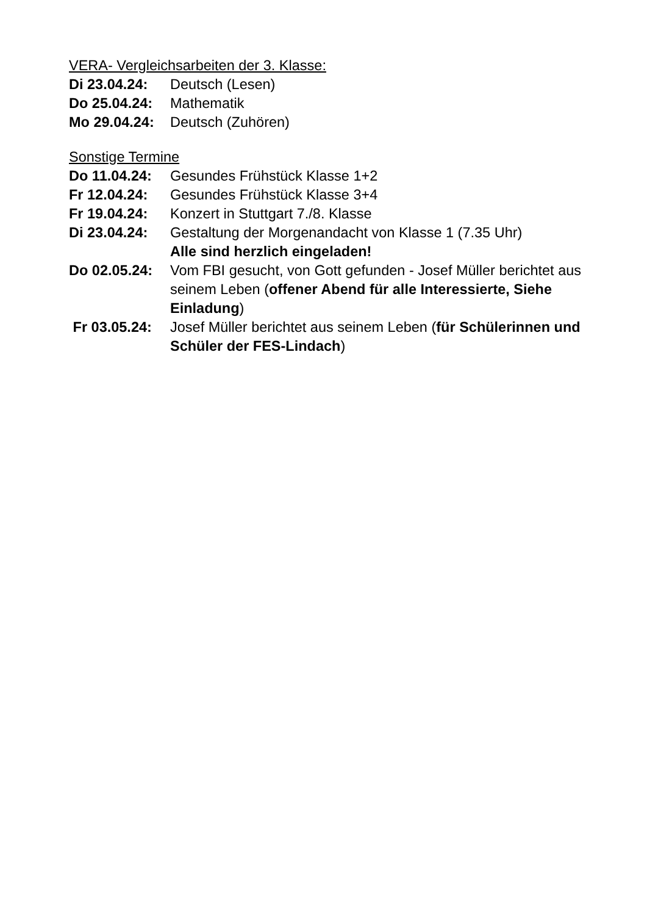VERA- Vergleichsarbeiten der 3. Klasse:
Di 23.04.24:
Deutsch (Lesen)
Do 25.04.24:
Mathematik
Mo 29.04.24:
Deutsch (Zuhören)
Sonstige Termine
Do 11.04.24:
Gesundes Frühstück Klasse 1+2
Fr 12.04.24:
Gesundes Frühstück Klasse 3+4
Fr 19.04.24:
Konzert in Stuttgart 7./8. Klasse
Di 23.04.24:
Gestaltung der Morgenandacht von Klasse 1 (7.35 Uhr)
Alle sind herzlich eingeladen!
Do 02.05.24:
Vom FBI gesucht, von Gott gefunden - Josef Müller berichtet aus seinem Leben (offener Abend für alle Interessierte, Siehe Einladung)
Fr 03.05.24:
Josef Müller berichtet aus seinem Leben (für Schülerinnen und Schüler der FES-Lindach)